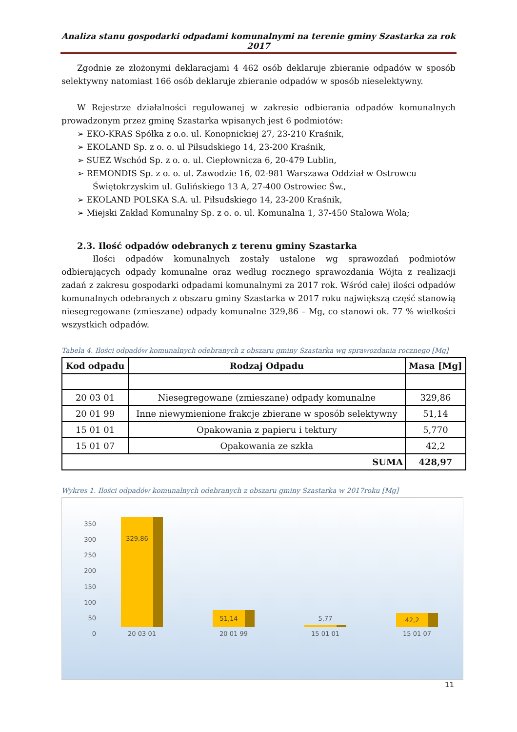Analiza stanu gospodarki odpadami komunalnymi na terenie gminy Szastarka za rok 2017
Zgodnie ze złożonymi deklaracjami 4 462 osób deklaruje zbieranie odpadów w sposób selektywny natomiast 166 osób deklaruje zbieranie odpadów w sposób nieselektywny.
W Rejestrze działalności regulowanej w zakresie odbierania odpadów komunalnych prowadzonym przez gminę Szastarka wpisanych jest 6 podmiotów:
➢ EKO-KRAS Spółka z o.o. ul. Konopnickiej 27, 23-210 Kraśnik,
➢ EKOLAND Sp. z o. o. ul Piłsudskiego 14, 23-200 Kraśnik,
➢ SUEZ Wschód Sp. z o. o. ul. Ciepłownicza 6, 20-479 Lublin,
➢ REMONDIS Sp. z o. o. ul. Zawodzie 16, 02-981 Warszawa Oddział w Ostrowcu Świętokrzyskim ul. Gulińskiego 13 A, 27-400 Ostrowiec Św.,
➢ EKOLAND POLSKA S.A. ul. Piłsudskiego 14, 23-200 Kraśnik,
➢ Miejski Zakład Komunalny Sp. z o. o. ul. Komunalna 1, 37-450 Stalowa Wola;
2.3. Ilość odpadów odebranych z terenu gminy Szastarka
Ilości odpadów komunalnych zostały ustalone wg sprawozdań podmiotów odbierających odpady komunalne oraz według rocznego sprawozdania Wójta z realizacji zadań z zakresu gospodarki odpadami komunalnymi za 2017 rok. Wśród całej ilości odpadów komunalnych odebranych z obszaru gminy Szastarka w 2017 roku największą część stanowią niesegregowane (zmieszane) odpady komunalne 329,86 – Mg, co stanowi ok. 77 % wielkości wszystkich odpadów.
Tabela 4. Ilości odpadów komunalnych odebranych z obszaru gminy Szastarka wg sprawozdania rocznego [Mg]
| Kod odpadu | Rodzaj Odpadu | Masa [Mg] |
| --- | --- | --- |
| 20 03 01 | Niesegregowane (zmieszane) odpady komunalne | 329,86 |
| 20 01 99 | Inne niewymienione frakcje zbierane w sposób selektywny | 51,14 |
| 15 01 01 | Opakowania z papieru i tektury | 5,770 |
| 15 01 07 | Opakowania ze szkła | 42,2 |
| SUMA | | 428,97 |
Wykres 1. Ilości odpadów komunalnych odebranych z obszaru gminy Szastarka w 2017roku [Mg]
350
300
250
200
150
100
50
0
329,86
20 03 01
51,14
20 01 99
5,77
15 01 01
42,2
15 01 07
11